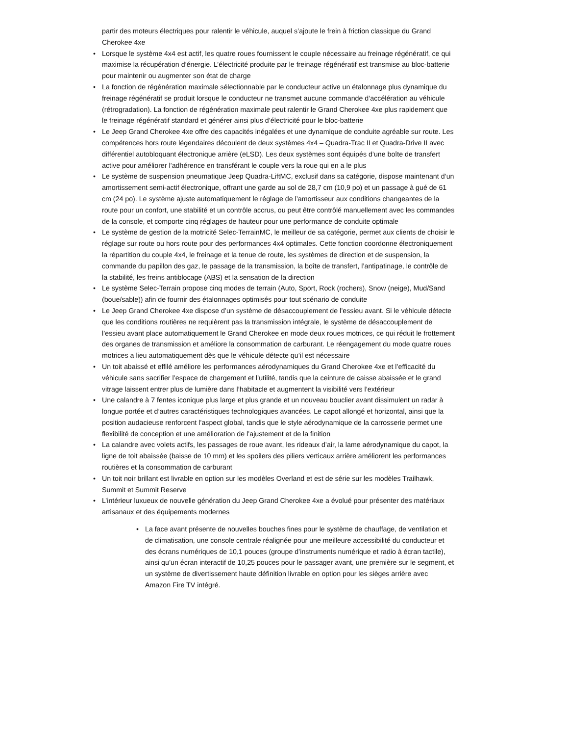partir des moteurs électriques pour ralentir le véhicule, auquel s’ajoute le frein à friction classique du Grand Cherokee 4xe
• Lorsque le système 4x4 est actif, les quatre roues fournissent le couple nécessaire au freinage régénératif, ce qui maximise la récupération d’énergie. L’électricité produite par le freinage régénératif est transmise au bloc-batterie pour maintenir ou augmenter son état de charge
• La fonction de régénération maximale sélectionnable par le conducteur active un étalonnage plus dynamique du freinage régénératif se produit lorsque le conducteur ne transmet aucune commande d’accélération au véhicule (rétrogradation). La fonction de régénération maximale peut ralentir le Grand Cherokee 4xe plus rapidement que le freinage régénératif standard et générer ainsi plus d’électricité pour le bloc-batterie
• Le Jeep Grand Cherokee 4xe offre des capacités inégalées et une dynamique de conduite agréable sur route. Les compétences hors route légendaires découlent de deux systèmes 4x4 – Quadra-Trac II et Quadra-Drive II avec différentiel autobloquant électronique arrière (eLSD). Les deux systèmes sont équipés d’une boîte de transfert active pour améliorer l’adhérence en transférant le couple vers la roue qui en a le plus
• Le système de suspension pneumatique Jeep Quadra-LiftMC, exclusif dans sa catégorie, dispose maintenant d’un amortissement semi-actif électronique, offrant une garde au sol de 28,7 cm (10,9 po) et un passage à gué de 61 cm (24 po). Le système ajuste automatiquement le réglage de l’amortisseur aux conditions changeantes de la route pour un confort, une stabilité et un contrôle accrus, ou peut être contrôlé manuellement avec les commandes de la console, et comporte cinq réglages de hauteur pour une performance de conduite optimale
• Le système de gestion de la motricité Selec-TerrainMC, le meilleur de sa catégorie, permet aux clients de choisir le réglage sur route ou hors route pour des performances 4x4 optimales. Cette fonction coordonne électroniquement la répartition du couple 4x4, le freinage et la tenue de route, les systèmes de direction et de suspension, la commande du papillon des gaz, le passage de la transmission, la boîte de transfert, l’antipatinage, le contrôle de la stabilité, les freins antiblocage (ABS) et la sensation de la direction
• Le système Selec-Terrain propose cinq modes de terrain (Auto, Sport, Rock (rochers), Snow (neige), Mud/Sand (boue/sable)) afin de fournir des étalonnages optimisés pour tout scénario de conduite
• Le Jeep Grand Cherokee 4xe dispose d’un système de désaccouplement de l’essieu avant. Si le véhicule détecte que les conditions routières ne requièrent pas la transmission intégrale, le système de désaccouplement de l’essieu avant place automatiquement le Grand Cherokee en mode deux roues motrices, ce qui réduit le frottement des organes de transmission et améliore la consommation de carburant. Le réengagement du mode quatre roues motrices a lieu automatiquement dès que le véhicule détecte qu’il est nécessaire
• Un toit abaissé et effilé améliore les performances aérodynamiques du Grand Cherokee 4xe et l’efficacité du véhicule sans sacrifier l’espace de chargement et l’utilité, tandis que la ceinture de caisse abaissée et le grand vitrage laissent entrer plus de lumière dans l’habitacle et augmentent la visibilité vers l’extérieur
• Une calandre à 7 fentes iconique plus large et plus grande et un nouveau bouclier avant dissimulent un radar à longue portée et d’autres caractéristiques technologiques avancées. Le capot allongé et horizontal, ainsi que la position audacieuse renforcent l’aspect global, tandis que le style aérodynamique de la carrosserie permet une flexibilité de conception et une amélioration de l’ajustement et de la finition
• La calandre avec volets actifs, les passages de roue avant, les rideaux d’air, la lame aérodynamique du capot, la ligne de toit abaissée (baisse de 10 mm) et les spoilers des piliers verticaux arrière améliorent les performances routières et la consommation de carburant
• Un toit noir brillant est livrable en option sur les modèles Overland et est de série sur les modèles Trailhawk, Summit et Summit Reserve
• L’intérieur luxueux de nouvelle génération du Jeep Grand Cherokee 4xe a évolué pour présenter des matériaux artisanaux et des équipements modernes
• La face avant présente de nouvelles bouches fines pour le système de chauffage, de ventilation et de climatisation, une console centrale réalignée pour une meilleure accessibilité du conducteur et des écrans numériques de 10,1 pouces (groupe d’instruments numérique et radio à écran tactile), ainsi qu’un écran interactif de 10,25 pouces pour le passager avant, une première sur le segment, et un système de divertissement haute définition livrable en option pour les sièges arrière avec Amazon Fire TV intégré.